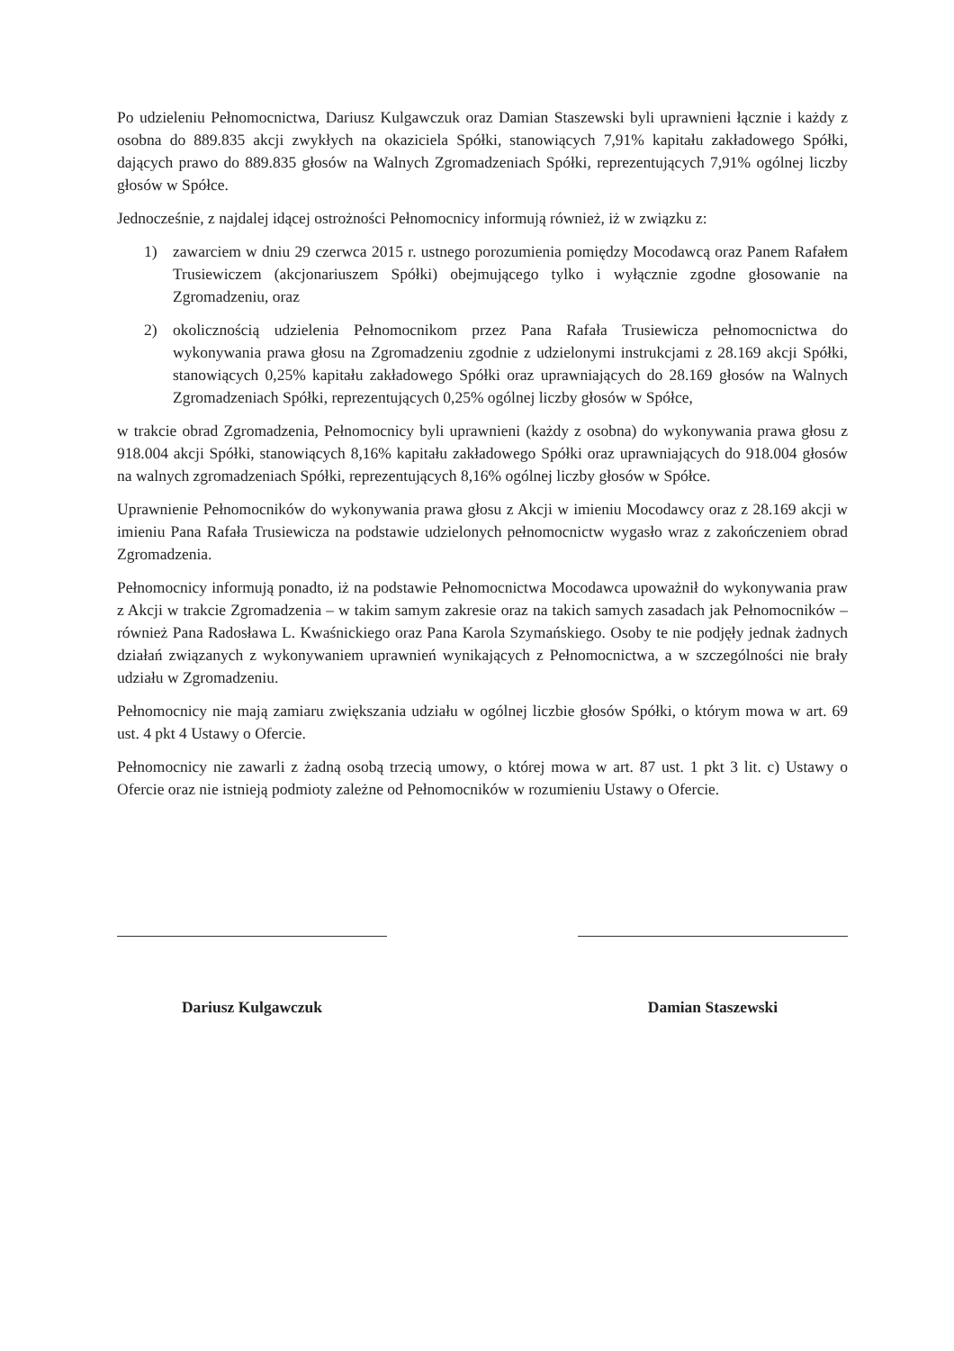Po udzieleniu Pełnomocnictwa, Dariusz Kulgawczuk oraz Damian Staszewski byli uprawnieni łącznie i każdy z osobna do 889.835 akcji zwykłych na okaziciela Spółki, stanowiących 7,91% kapitału zakładowego Spółki, dających prawo do 889.835 głosów na Walnych Zgromadzeniach Spółki, reprezentujących 7,91% ogólnej liczby głosów w Spółce.
Jednocześnie, z najdalej idącej ostrożności Pełnomocnicy informują również, iż w związku z:
1) zawarciem w dniu 29 czerwca 2015 r. ustnego porozumienia pomiędzy Mocodawcą oraz Panem Rafałem Trusiewiczem (akcjonariuszem Spółki) obejmującego tylko i wyłącznie zgodne głosowanie na Zgromadzeniu, oraz
2) okolicznością udzielenia Pełnomocnikom przez Pana Rafała Trusiewicza pełnomocnictwa do wykonywania prawa głosu na Zgromadzeniu zgodnie z udzielonymi instrukcjami z 28.169 akcji Spółki, stanowiących 0,25% kapitału zakładowego Spółki oraz uprawniających do 28.169 głosów na Walnych Zgromadzeniach Spółki, reprezentujących 0,25% ogólnej liczby głosów w Spółce,
w trakcie obrad Zgromadzenia, Pełnomocnicy byli uprawnieni (każdy z osobna) do wykonywania prawa głosu z 918.004 akcji Spółki, stanowiących 8,16% kapitału zakładowego Spółki oraz uprawniających do 918.004 głosów na walnych zgromadzeniach Spółki, reprezentujących 8,16% ogólnej liczby głosów w Spółce.
Uprawnienie Pełnomocników do wykonywania prawa głosu z Akcji w imieniu Mocodawcy oraz z 28.169 akcji w imieniu Pana Rafała Trusiewicza na podstawie udzielonych pełnomocnictw wygasło wraz z zakończeniem obrad Zgromadzenia.
Pełnomocnicy informują ponadto, iż na podstawie Pełnomocnictwa Mocodawca upoważnił do wykonywania praw z Akcji w trakcie Zgromadzenia – w takim samym zakresie oraz na takich samych zasadach jak Pełnomocników – również Pana Radosława L. Kwaśnickiego oraz Pana Karola Szymańskiego. Osoby te nie podjęły jednak żadnych działań związanych z wykonywaniem uprawnień wynikających z Pełnomocnictwa, a w szczególności nie brały udziału w Zgromadzeniu.
Pełnomocnicy nie mają zamiaru zwiększania udziału w ogólnej liczbie głosów Spółki, o którym mowa w art. 69 ust. 4 pkt 4 Ustawy o Ofercie.
Pełnomocnicy nie zawarli z żadną osobą trzecią umowy, o której mowa w art. 87 ust. 1 pkt 3 lit. c) Ustawy o Ofercie oraz nie istnieją podmioty zależne od Pełnomocników w rozumieniu Ustawy o Ofercie.
Dariusz Kulgawczuk Damian Staszewski